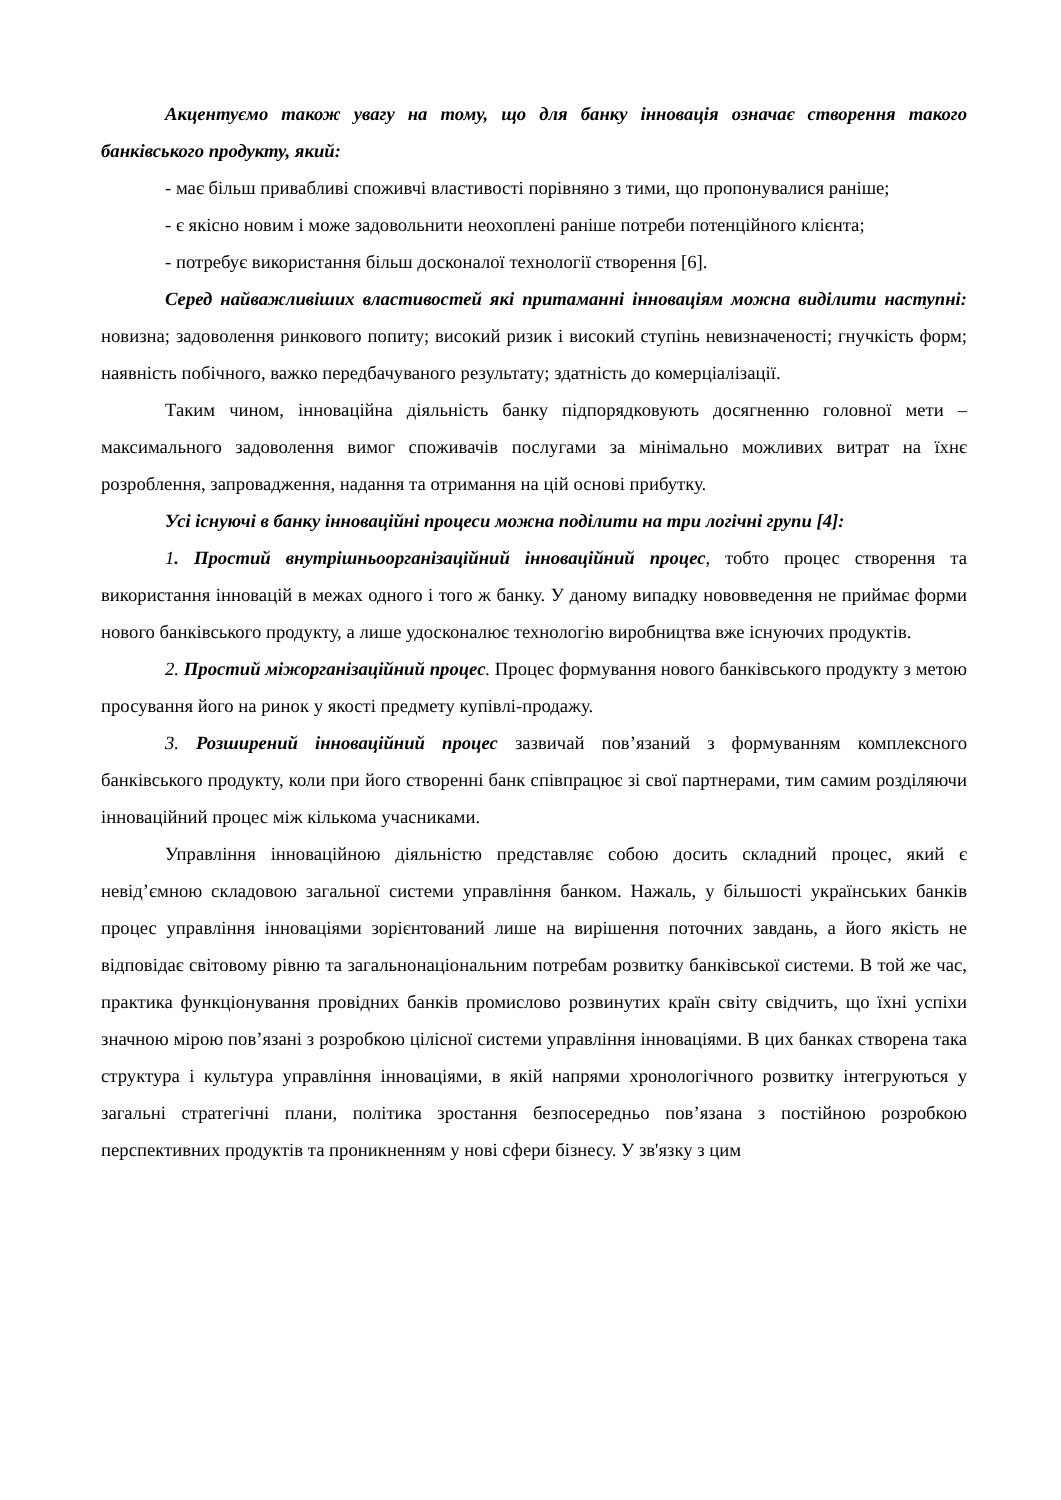Акцентуємо також увагу на тому, що для банку інновація означає створення такого банківського продукту, який:
- має більш привабливі споживчі властивості порівняно з тими, що пропонувалися раніше;
- є якісно новим і може задовольнити неохоплені раніше потреби потенційного клієнта;
- потребує використання більш досконалої технології створення [6].
Серед найважливіших властивостей які притаманні інноваціям можна виділити наступні: новизна; задоволення ринкового попиту; високий ризик і високий ступінь невизначеності; гнучкість форм; наявність побічного, важко передбачуваного результату; здатність до комерціалізації.
Таким чином, інноваційна діяльність банку підпорядковують досягненню головної мети – максимального задоволення вимог споживачів послугами за мінімально можливих витрат на їхнє розроблення, запровадження, надання та отримання на цій основі прибутку.
Усі існуючі в банку інноваційні процеси можна поділити на три логічні групи [4]:
1. Простий внутрішньоорганізаційний інноваційний процес, тобто процес створення та використання інновацій в межах одного і того ж банку. У даному випадку нововведення не приймає форми нового банківського продукту, а лише удосконалює технологію виробництва вже існуючих продуктів.
2. Простий міжорганізаційний процес. Процес формування нового банківського продукту з метою просування його на ринок у якості предмету купівлі-продажу.
3. Розширений інноваційний процес зазвичай пов’язаний з формуванням комплексного банківського продукту, коли при його створенні банк співпрацює зі свої партнерами, тим самим розділяючи інноваційний процес між кількома учасниками.
Управління інноваційною діяльністю представляє собою досить складний процес, який є невід’ємною складовою загальної системи управління банком. Нажаль, у більшості українських банків процес управління інноваціями зорієнтований лише на вирішення поточних завдань, а його якість не відповідає світовому рівню та загальнонаціональним потребам розвитку банківської системи. В той же час, практика функціонування провідних банків промислово розвинутих країн світу свідчить, що їхні успіхи значною мірою пов’язані з розробкою цілісної системи управління інноваціями. В цих банках створена така структура і культура управління інноваціями, в якій напрями хронологічного розвитку інтегруються у загальні стратегічні плани, політика зростання безпосередньо пов’язана з постійною розробкою перспективних продуктів та проникненням у нові сфери бізнесу. У зв'язку з цим